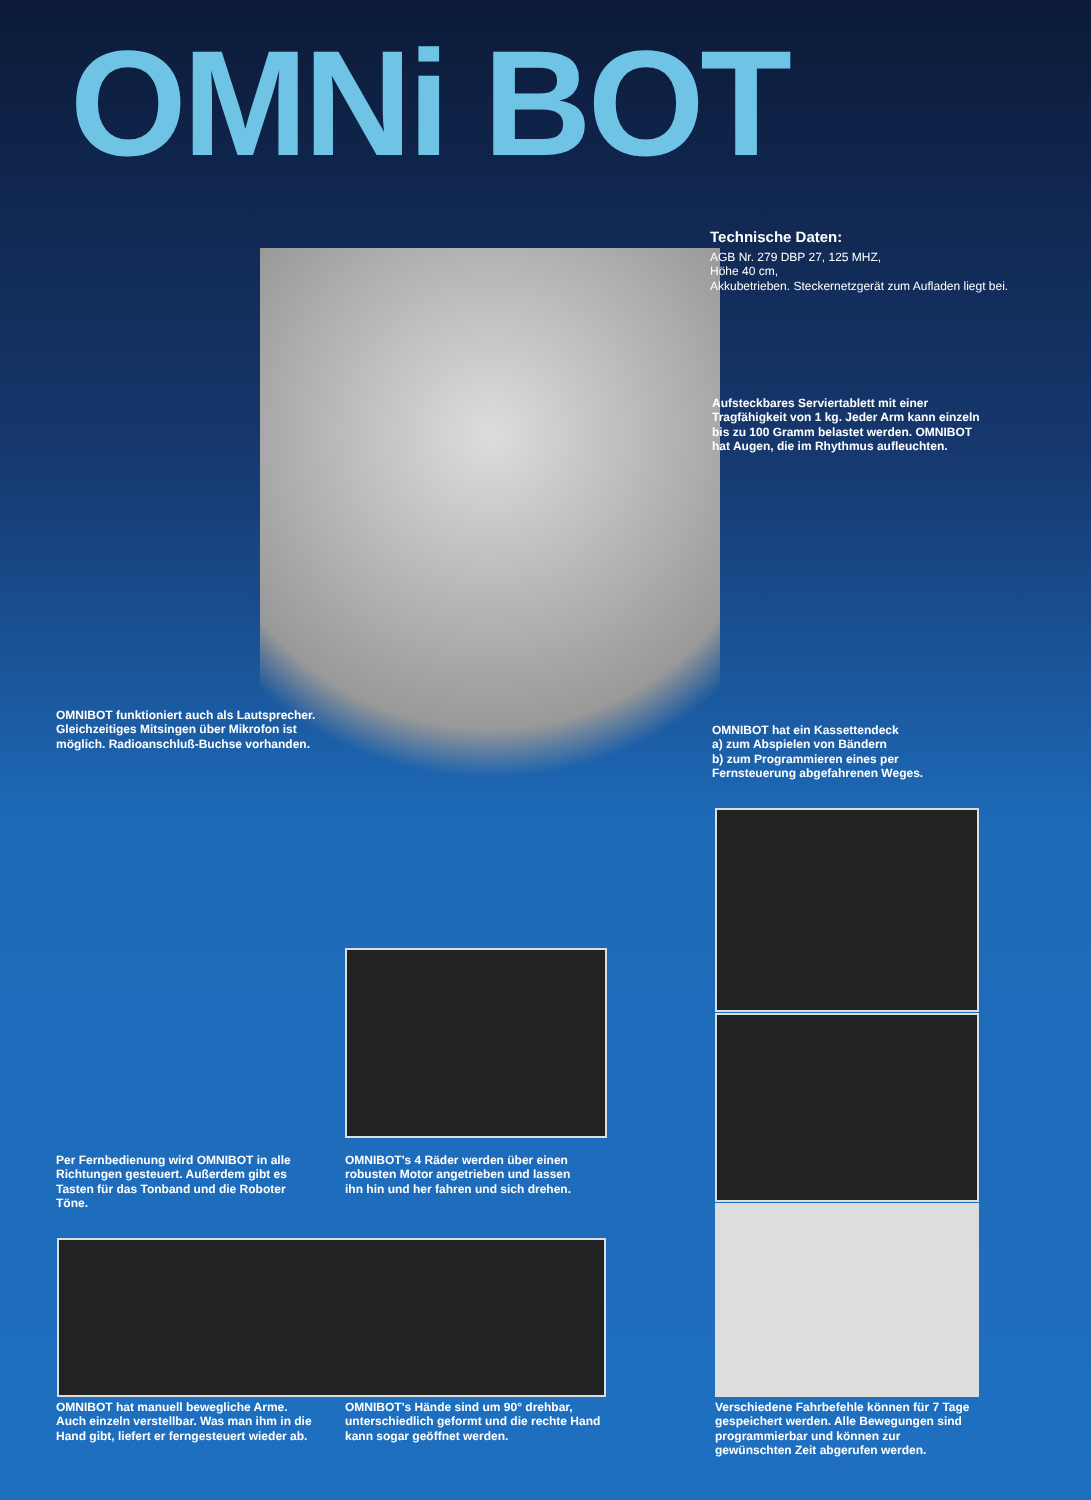OMNi BOT
Technische Daten:
AGB Nr. 279 DBP 27, 125 MHZ,
Höhe 40 cm,
Akkubetrieben. Steckernetzgerät zum Aufladen liegt bei.
Aufsteckbares Serviertablett mit einer Tragfähigkeit von 1 kg. Jeder Arm kann einzeln bis zu 100 Gramm belastet werden. OMNIBOT hat Augen, die im Rhythmus aufleuchten.
OMNIBOT funktioniert auch als Lautsprecher. Gleichzeitiges Mitsingen über Mikrofon ist möglich. Radioanschluß-Buchse vorhanden.
OMNIBOT hat ein Kassettendeck
a) zum Abspielen von Bändern
b) zum Programmieren eines per Fernsteuerung abgefahrenen Weges.
Per Fernbedienung wird OMNIBOT in alle Richtungen gesteuert. Außerdem gibt es Tasten für das Tonband und die Roboter Töne.
OMNIBOT's 4 Räder werden über einen robusten Motor angetrieben und lassen ihn hin und her fahren und sich drehen.
OMNIBOT hat manuell bewegliche Arme. Auch einzeln verstellbar. Was man ihm in die Hand gibt, liefert er ferngesteuert wieder ab.
OMNIBOT's Hände sind um 90° drehbar, unterschiedlich geformt und die rechte Hand kann sogar geöffnet werden.
Verschiedene Fahrbefehle können für 7 Tage gespeichert werden. Alle Bewegungen sind programmierbar und können zur gewünschten Zeit abgerufen werden.